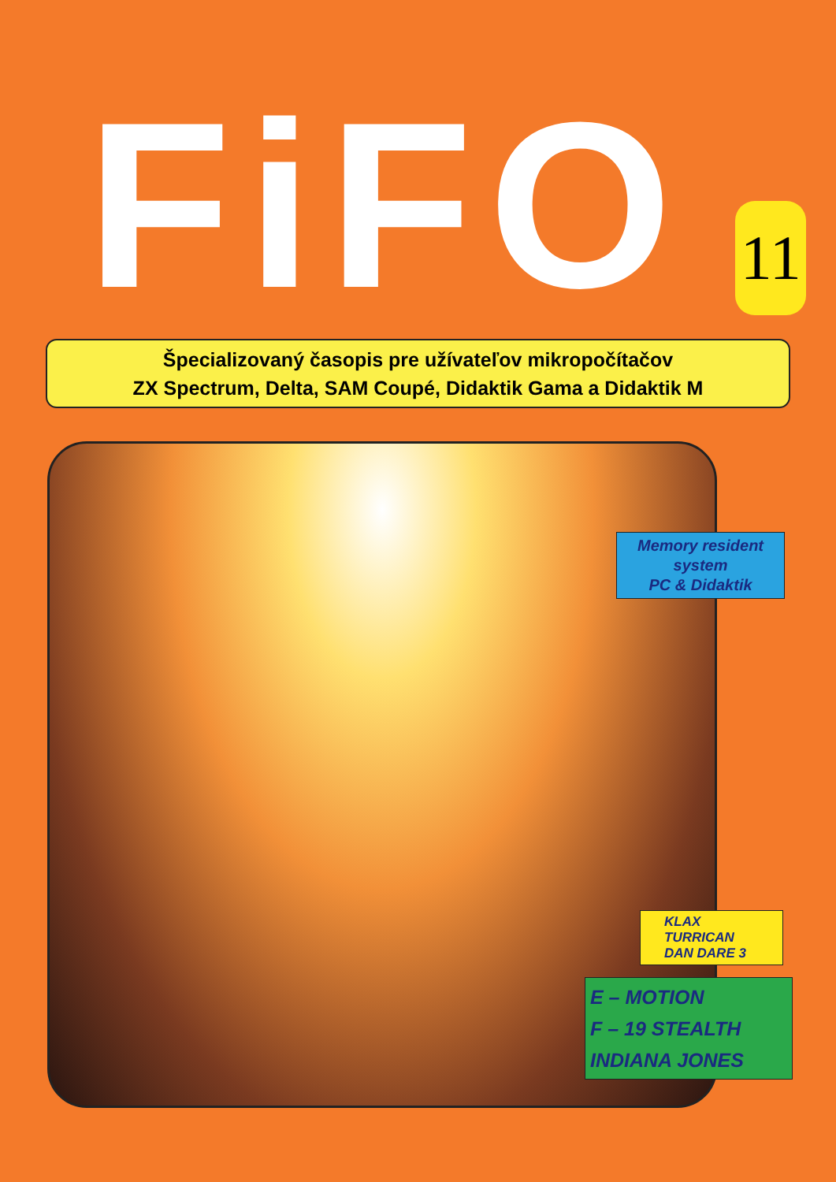FiFO
11
Špecializovaný časopis pre užívateľov mikropočítačov
ZX Spectrum, Delta, SAM Coupé, Didaktik Gama a Didaktik M
Memory resident
system
PC & Didaktik
KLAX
TURRICAN
DAN DARE 3
E – MOTION
F – 19 STEALTH
INDIANA JONES